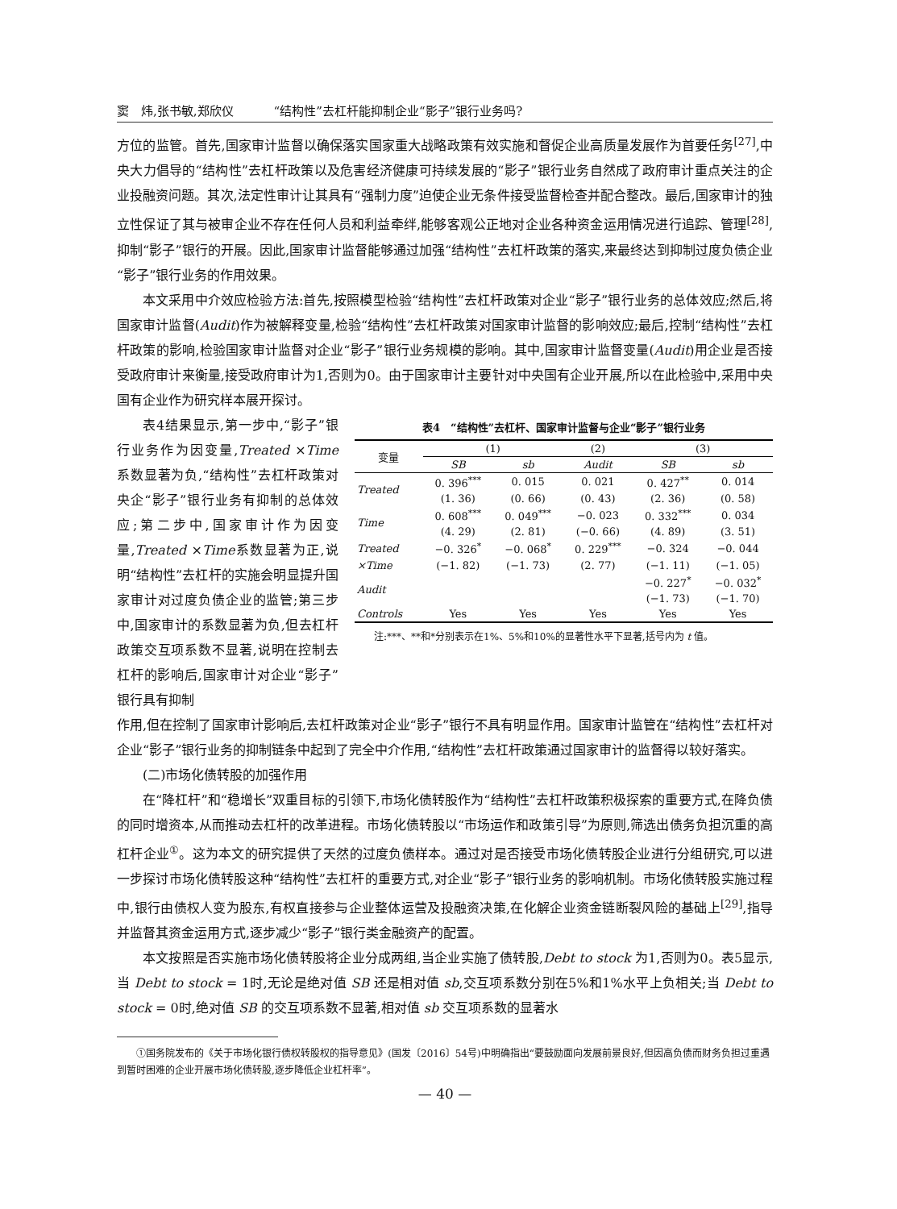窦　炜,张书敏,郑欣仪 “结构性”去杠杆能抑制企业“影子”银行业务吗?
方位的监管。首先,国家审计监督以确保落实国家重大战略政策有效实施和督促企业高质量发展作为首要任务<sup>[27]</sup>,中央大力倡导的“结构性”去杠杆政策以及危害经济健康可持续发展的“影子”银行业务自然成了政府审计重点关注的企业投融资问题。其次,法定性审计让其具有“强制力度”迫使企业无条件接受监督检查并配合整改。最后,国家审计的独立性保证了其与被审企业不存在任何人员和利益牵绊,能够客观公正地对企业各种资金运用情况进行追踪、管理<sup>[28]</sup>,抑制“影子”银行的开展。因此,国家审计监督能够通过加强“结构性”去杠杆政策的落实,来最终达到抑制过度负债企业“影子”银行业务的作用效果。
本文采用中介效应检验方法:首先,按照模型检验“结构性”去杠杆政策对企业“影子”银行业务的总体效应;然后,将国家审计监督(Audit)作为被解释变量,检验“结构性”去杠杆政策对国家审计监督的影响效应;最后,控制“结构性”去杠杆政策的影响,检验国家审计监督对企业“影子”银行业务规模的影响。其中,国家审计监督变量(Audit)用企业是否接受政府审计来衡量,接受政府审计为1,否则为0。由于国家审计主要针对中央国有企业开展,所以在此检验中,采用中央国有企业作为研究样本展开探讨。
表4结果显示,第一步中,“影子”银行业务作为因变量,Treated ×Time 系数显著为负,“结构性”去杠杆政策对央企“影子”银行业务有抑制的总体效应;第二步中,国家审计作为因变量,Treated ×Time系数显著为正,说明“结构性”去杠杆的实施会明显提升国家审计对过度负债企业的监管;第三步中,国家审计的系数显著为负,但去杠杆政策交互项系数不显著,说明在控制去杠杆的影响后,国家审计对企业“影子”银行具有抑制
表4 “结构性”去杠杆、国家审计监督与企业“影子”银行业务
| 变量 | (1) | | (2) | (3) | |
| --- | --- | --- | --- | --- | --- |
| | SB | sb | Audit | SB | sb |
| Treated | 0. 396<sup>***</sup> | 0. 015 | 0. 021 | 0. 427<sup>**</sup> | 0. 014 |
| | (1. 36) | (0. 66) | (0. 43) | (2. 36) | (0. 58) |
| Time | 0. 608<sup>***</sup> | 0. 049<sup>***</sup> | −0. 023 | 0. 332<sup>***</sup> | 0. 034 |
| | (4. 29) | (2. 81) | (−0. 66) | (4. 89) | (3. 51) |
| Treated | −0. 326<sup>*</sup> | −0. 068<sup>*</sup> | 0. 229<sup>***</sup> | −0. 324 | −0. 044 |
| ×Time | (−1. 82) | (−1. 73) | (2. 77) | (−1. 11) | (−1. 05) |
| Audit | | | | −0. 227<sup>*</sup> | −0. 032<sup>*</sup> |
| | | | | (−1. 73) | (−1. 70) |
| Controls | Yes | Yes | Yes | Yes | Yes |
　　注:***、**和*分别表示在1%、5%和10%的显著性水平下显著,括号内为 t 值。
作用,但在控制了国家审计影响后,去杠杆政策对企业“影子”银行不具有明显作用。国家审计监管在“结构性”去杠杆对企业“影子”银行业务的抑制链条中起到了完全中介作用,“结构性”去杠杆政策通过国家审计的监督得以较好落实。
(二)市场化债转股的加强作用
在“降杠杆”和“稳增长”双重目标的引领下,市场化债转股作为“结构性”去杠杆政策积极探索的重要方式,在降负债的同时增资本,从而推动去杠杆的改革进程。市场化债转股以“市场运作和政策引导”为原则,筛选出债务负担沉重的高杠杆企业<sup>①</sup>。这为本文的研究提供了天然的过度负债样本。通过对是否接受市场化债转股企业进行分组研究,可以进一步探讨市场化债转股这种“结构性”去杠杆的重要方式,对企业“影子”银行业务的影响机制。市场化债转股实施过程中,银行由债权人变为股东,有权直接参与企业整体运营及投融资决策,在化解企业资金链断裂风险的基础上<sup>[29]</sup>,指导并监督其资金运用方式,逐步减少“影子”银行类金融资产的配置。
本文按照是否实施市场化债转股将企业分成两组,当企业实施了债转股,Debt to stock 为1,否则为0。表5显示,当 Debt to stock = 1时,无论是绝对值 SB 还是相对值 sb,交互项系数分别在5%和1%水平上负相关;当 Debt to stock = 0时,绝对值 SB 的交互项系数不显著,相对值 sb 交互项系数的显著水
　　①国务院发布的《关于市场化银行债权转股权的指导意见》(国发〔2016〕54号)中明确指出“要鼓励面向发展前景良好,但因高负债而财务负担过重遇到暂时困难的企业开展市场化债转股,逐步降低企业杠杆率”。
— 40 —